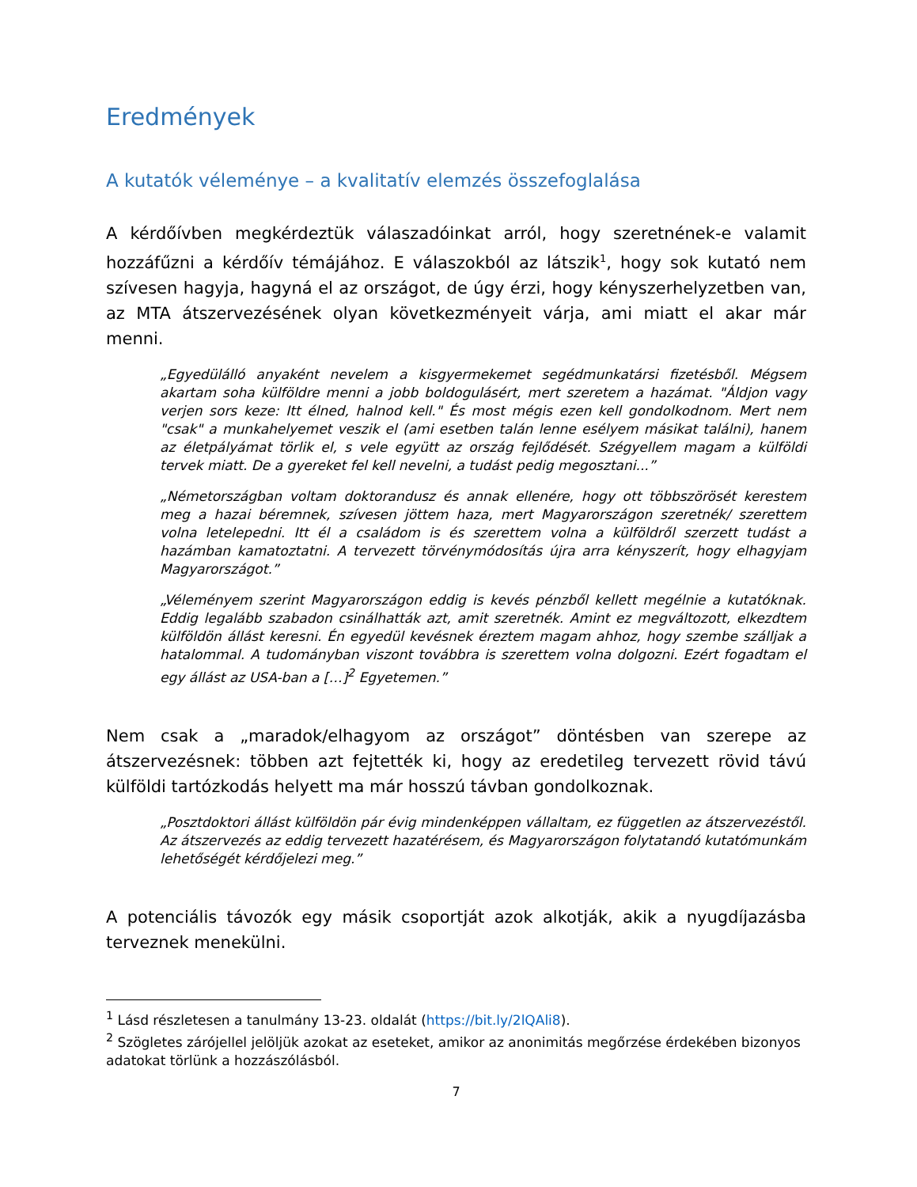Eredmények
A kutatók véleménye – a kvalitatív elemzés összefoglalása
A kérdőívben megkérdeztük válaszadóinkat arról, hogy szeretnének-e valamit hozzáfűzni a kérdőív témájához. E válaszokból az látszik<sup>1</sup>, hogy sok kutató nem szívesen hagyja, hagyná el az országot, de úgy érzi, hogy kényszerhelyzetben van, az MTA átszervezésének olyan következményeit várja, ami miatt el akar már menni.
„Egyedülálló anyaként nevelem a kisgyermekemet segédmunkatársi fizetésből. Mégsem akartam soha külföldre menni a jobb boldogulásért, mert szeretem a hazámat. "Áldjon vagy verjen sors keze: Itt élned, halnod kell." És most mégis ezen kell gondolkodnom. Mert nem "csak" a munkahelyemet veszik el (ami esetben talán lenne esélyem másikat találni), hanem az életpályámat törlik el, s vele együtt az ország fejlődését. Szégyellem magam a külföldi tervek miatt. De a gyereket fel kell nevelni, a tudást pedig megosztani...”
„Németországban voltam doktorandusz és annak ellenére, hogy ott többszörösét kerestem meg a hazai béremnek, szívesen jöttem haza, mert Magyarországon szeretnék/ szerettem volna letelepedni. Itt él a családom is és szerettem volna a külföldről szerzett tudást a hazámban kamatoztatni. A tervezett törvénymódosítás újra arra kényszerít, hogy elhagyjam Magyarországot.”
„Véleményem szerint Magyarországon eddig is kevés pénzből kellett megélnie a kutatóknak. Eddig legalább szabadon csinálhatták azt, amit szeretnék. Amint ez megváltozott, elkezdtem külföldön állást keresni. Én egyedül kevésnek éreztem magam ahhoz, hogy szembe szálljak a hatalommal. A tudományban viszont továbbra is szerettem volna dolgozni. Ezért fogadtam el egy állást az USA-ban a […]<sup>2</sup> Egyetemen.”
Nem csak a „maradok/elhagyom az országot” döntésben van szerepe az átszervezésnek: többen azt fejtették ki, hogy az eredetileg tervezett rövid távú külföldi tartózkodás helyett ma már hosszú távban gondolkoznak.
„Posztdoktori állást külföldön pár évig mindenképpen vállaltam, ez független az átszervezéstől. Az átszervezés az eddig tervezett hazatérésem, és Magyarországon folytatandó kutatómunkám lehetőségét kérdőjelezi meg.”
A potenciális távozók egy másik csoportját azok alkotják, akik a nyugdíjazásba terveznek menekülni.
<sup>1</sup> Lásd részletesen a tanulmány 13-23. oldalát (https://bit.ly/2lQAli8).
<sup>2</sup> Szögletes zárójellel jelöljük azokat az eseteket, amikor az anonimitás megőrzése érdekében bizonyos adatokat törlünk a hozzászólásból.
7